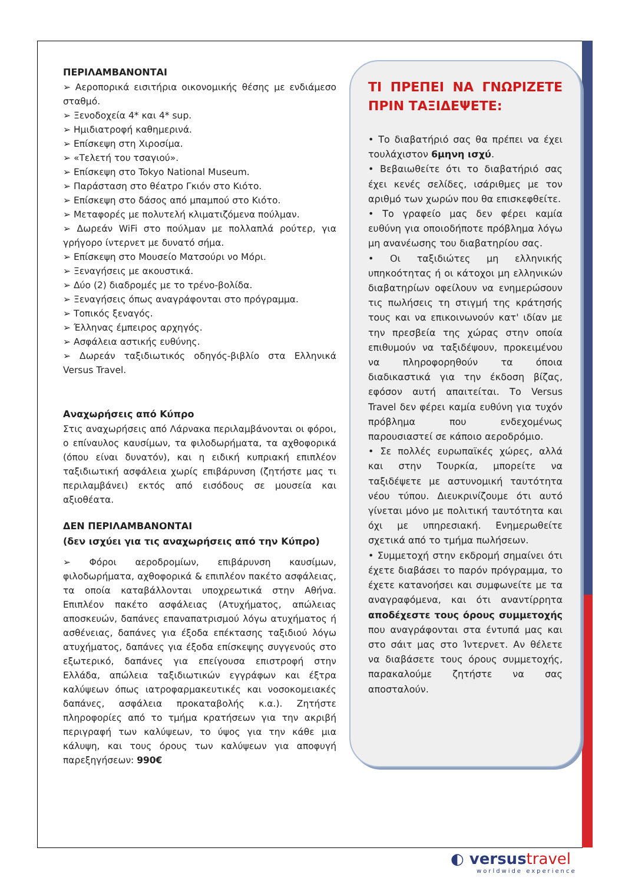ΠΕΡΙΛΑΜΒΑΝΟΝΤΑΙ
➢ Αεροπορικά εισιτήρια οικονομικής θέσης με ενδιάμεσο σταθμό.
➢ Ξενοδοχεία 4* και 4* sup.
➢ Ημιδιατροφή καθημερινά.
➢ Επίσκεψη στη Χιροσίμα.
➢ «Τελετή του τσαγιού».
➢ Επίσκεψη στο Tokyo National Museum.
➢ Παράσταση στο θέατρο Γκιόν στο Κιότο.
➢ Επίσκεψη στο δάσος από μπαμπού στο Κιότο.
➢ Μεταφορές με πολυτελή κλιματιζόμενα πούλμαν.
➢ Δωρεάν WiFi στο πούλμαν με πολλαπλά ρούτερ, για γρήγορο ίντερνετ με δυνατό σήμα.
➢ Επίσκεψη στο Μουσείο Ματσούρι νο Μόρι.
➢ Ξεναγήσεις με ακουστικά.
➢ Δύο (2) διαδρομές με το τρένο-βολίδα.
➢ Ξεναγήσεις όπως αναγράφονται στο πρόγραμμα.
➢ Τοπικός ξεναγός.
➢ Έλληνας έμπειρος αρχηγός.
➢ Ασφάλεια αστικής ευθύνης.
➢ Δωρεάν ταξιδιωτικός οδηγός-βιβλίο στα Ελληνικά Versus Travel.
Αναχωρήσεις από Κύπρο
Στις αναχωρήσεις από Λάρνακα περιλαμβάνονται οι φόροι, ο επίναυλος καυσίμων, τα φιλοδωρήματα, τα αχθοφορικά (όπου είναι δυνατόν), και η ειδική κυπριακή επιπλέον ταξιδιωτική ασφάλεια χωρίς επιβάρυνση (ζητήστε μας τι περιλαμβάνει) εκτός από εισόδους σε μουσεία και αξιοθέατα.
ΔΕΝ ΠΕΡΙΛΑΜΒΑΝΟΝΤΑΙ
(δεν ισχύει για τις αναχωρήσεις από την Κύπρο)
➢ Φόροι αεροδρομίων, επιβάρυνση καυσίμων, φιλοδωρήματα, αχθοφορικά & επιπλέον πακέτο ασφάλειας, τα οποία καταβάλλονται υποχρεωτικά στην Αθήνα. Επιπλέον πακέτο ασφάλειας (Ατυχήματος, απώλειας αποσκευών, δαπάνες επαναπατρισμού λόγω ατυχήματος ή ασθένειας, δαπάνες για έξοδα επέκτασης ταξιδιού λόγω ατυχήματος, δαπάνες για έξοδα επίσκεψης συγγενούς στο εξωτερικό, δαπάνες για επείγουσα επιστροφή στην Ελλάδα, απώλεια ταξιδιωτικών εγγράφων και έξτρα καλύψεων όπως ιατροφαρμακευτικές και νοσοκομειακές δαπάνες, ασφάλεια προκαταβολής κ.α.). Ζητήστε πληροφορίες από το τμήμα κρατήσεων για την ακριβή περιγραφή των καλύψεων, το ύψος για την κάθε μια κάλυψη, και τους όρους των καλύψεων για αποφυγή παρεξηγήσεων: 990€
ΤΙ ΠΡΕΠΕΙ ΝΑ ΓΝΩΡΙΖΕΤΕ ΠΡΙΝ ΤΑΞΙΔΕΨΕΤΕ:
• Το διαβατήριό σας θα πρέπει να έχει τουλάχιστον 6μηνη ισχύ.
• Βεβαιωθείτε ότι το διαβατήριό σας έχει κενές σελίδες, ισάριθμες με τον αριθμό των χωρών που θα επισκεφθείτε.
• Το γραφείο μας δεν φέρει καμία ευθύνη για οποιοδήποτε πρόβλημα λόγω μη ανανέωσης του διαβατηρίου σας.
• Οι ταξιδιώτες μη ελληνικής υπηκοότητας ή οι κάτοχοι μη ελληνικών διαβατηρίων οφείλουν να ενημερώσουν τις πωλήσεις τη στιγμή της κράτησής τους και να επικοινωνούν κατ' ιδίαν με την πρεσβεία της χώρας στην οποία επιθυμούν να ταξιδέψουν, προκειμένου να πληροφορηθούν τα όποια διαδικαστικά για την έκδοση βίζας, εφόσον αυτή απαιτείται. Το Versus Travel δεν φέρει καμία ευθύνη για τυχόν πρόβλημα που ενδεχομένως παρουσιαστεί σε κάποιο αεροδρόμιο.
• Σε πολλές ευρωπαϊκές χώρες, αλλά και στην Τουρκία, μπορείτε να ταξιδέψετε με αστυνομική ταυτότητα νέου τύπου. Διευκρινίζουμε ότι αυτό γίνεται μόνο με πολιτική ταυτότητα και όχι με υπηρεσιακή. Ενημερωθείτε σχετικά από το τμήμα πωλήσεων.
• Συμμετοχή στην εκδρομή σημαίνει ότι έχετε διαβάσει το παρόν πρόγραμμα, το έχετε κατανοήσει και συμφωνείτε με τα αναγραφόμενα, και ότι αναντίρρητα αποδέχεστε τους όρους συμμετοχής που αναγράφονται στα έντυπά μας και στο σάιτ μας στο Ίντερνετ. Αν θέλετε να διαβάσετε τους όρους συμμετοχής, παρακαλούμε ζητήστε να σας αποσταλούν.
◐ versustravel
worldwide experience